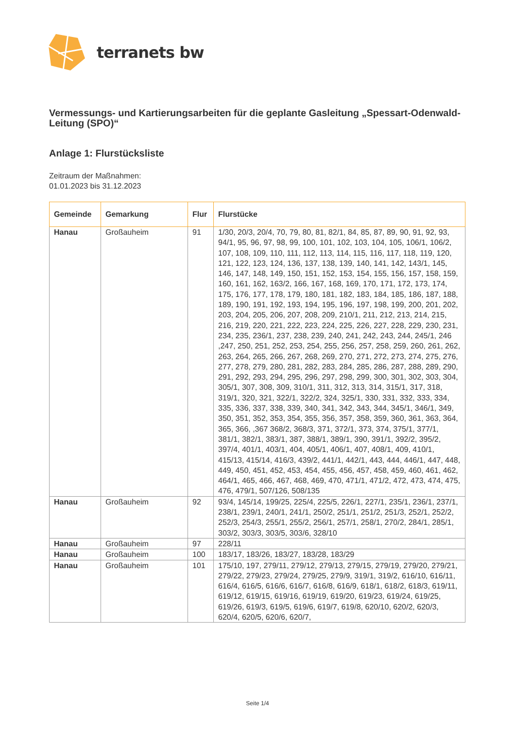terranets bw
Vermessungs- und Kartierungsarbeiten für die geplante Gasleitung „Spessart-Odenwald-Leitung (SPO)“
Anlage 1: Flurstücksliste
Zeitraum der Maßnahmen:
01.01.2023 bis 31.12.2023
| Gemeinde | Gemarkung | Flur | Flurstücke |
| --- | --- | --- | --- |
| Hanau | Großauheim | 91 | 1/30, 20/3, 20/4, 70, 79, 80, 81, 82/1, 84, 85, 87, 89, 90, 91, 92, 93, 94/1, 95, 96, 97, 98, 99, 100, 101, 102, 103, 104, 105, 106/1, 106/2, 107, 108, 109, 110, 111, 112, 113, 114, 115, 116, 117, 118, 119, 120, 121, 122, 123, 124, 136, 137, 138, 139, 140, 141, 142, 143/1, 145, 146, 147, 148, 149, 150, 151, 152, 153, 154, 155, 156, 157, 158, 159, 160, 161, 162, 163/2, 166, 167, 168, 169, 170, 171, 172, 173, 174, 175, 176, 177, 178, 179, 180, 181, 182, 183, 184, 185, 186, 187, 188, 189, 190, 191, 192, 193, 194, 195, 196, 197, 198, 199, 200, 201, 202, 203, 204, 205, 206, 207, 208, 209, 210/1, 211, 212, 213, 214, 215, 216, 219, 220, 221, 222, 223, 224, 225, 226, 227, 228, 229, 230, 231, 234, 235, 236/1, 237, 238, 239, 240, 241, 242, 243, 244, 245/1, 246 ,247, 250, 251, 252, 253, 254, 255, 256, 257, 258, 259, 260, 261, 262, 263, 264, 265, 266, 267, 268, 269, 270, 271, 272, 273, 274, 275, 276, 277, 278, 279, 280, 281, 282, 283, 284, 285, 286, 287, 288, 289, 290, 291, 292, 293, 294, 295, 296, 297, 298, 299, 300, 301, 302, 303, 304, 305/1, 307, 308, 309, 310/1, 311, 312, 313, 314, 315/1, 317, 318, 319/1, 320, 321, 322/1, 322/2, 324, 325/1, 330, 331, 332, 333, 334, 335, 336, 337, 338, 339, 340, 341, 342, 343, 344, 345/1, 346/1, 349, 350, 351, 352, 353, 354, 355, 356, 357, 358, 359, 360, 361, 363, 364, 365, 366, ,367 368/2, 368/3, 371, 372/1, 373, 374, 375/1, 377/1, 381/1, 382/1, 383/1, 387, 388/1, 389/1, 390, 391/1, 392/2, 395/2, 397/4, 401/1, 403/1, 404, 405/1, 406/1, 407, 408/1, 409, 410/1, 415/13, 415/14, 416/3, 439/2, 441/1, 442/1, 443, 444, 446/1, 447, 448, 449, 450, 451, 452, 453, 454, 455, 456, 457, 458, 459, 460, 461, 462, 464/1, 465, 466, 467, 468, 469, 470, 471/1, 471/2, 472, 473, 474, 475, 476, 479/1, 507/126, 508/135 |
| Hanau | Großauheim | 92 | 93/4, 145/14, 199/25, 225/4, 225/5, 226/1, 227/1, 235/1, 236/1, 237/1, 238/1, 239/1, 240/1, 241/1, 250/2, 251/1, 251/2, 251/3, 252/1, 252/2, 252/3, 254/3, 255/1, 255/2, 256/1, 257/1, 258/1, 270/2, 284/1, 285/1, 303/2, 303/3, 303/5, 303/6, 328/10 |
| Hanau | Großauheim | 97 | 228/11 |
| Hanau | Großauheim | 100 | 183/17, 183/26, 183/27, 183/28, 183/29 |
| Hanau | Großauheim | 101 | 175/10, 197, 279/11, 279/12, 279/13, 279/15, 279/19, 279/20, 279/21, 279/22, 279/23, 279/24, 279/25, 279/9, 319/1, 319/2, 616/10, 616/11, 616/4, 616/5, 616/6, 616/7, 616/8, 616/9, 618/1, 618/2, 618/3, 619/11, 619/12, 619/15, 619/16, 619/19, 619/20, 619/23, 619/24, 619/25, 619/26, 619/3, 619/5, 619/6, 619/7, 619/8, 620/10, 620/2, 620/3, 620/4, 620/5, 620/6, 620/7, |
Seite 1/4